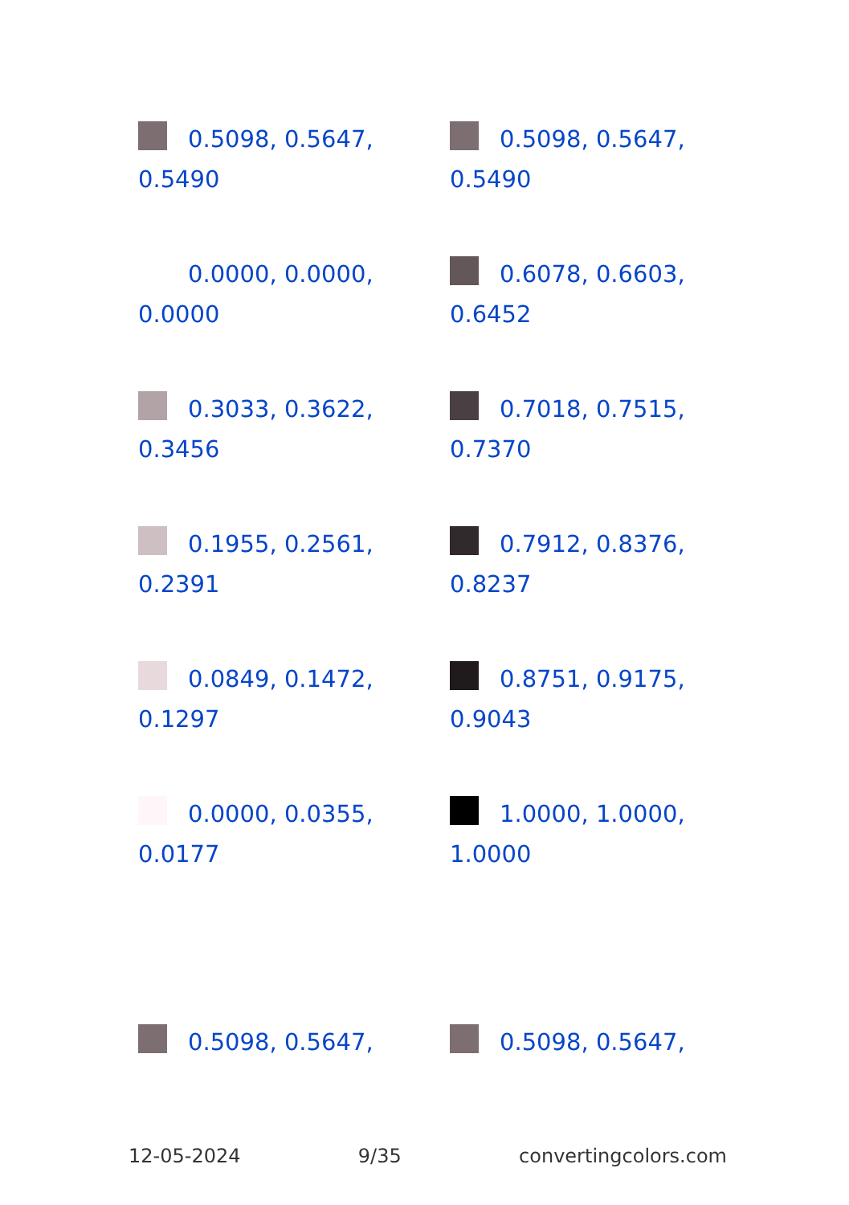0.5098, 0.5647, 0.5490
0.5098, 0.5647, 0.5490
0.0000, 0.0000, 0.0000
0.6078, 0.6603, 0.6452
0.3033, 0.3622, 0.3456
0.7018, 0.7515, 0.7370
0.1955, 0.2561, 0.2391
0.7912, 0.8376, 0.8237
0.0849, 0.1472, 0.1297
0.8751, 0.9175, 0.9043
0.0000, 0.0355, 0.0177
1.0000, 1.0000, 1.0000
0.5098, 0.5647,
0.5098, 0.5647,
12-05-2024 9/35 convertingcolors.com